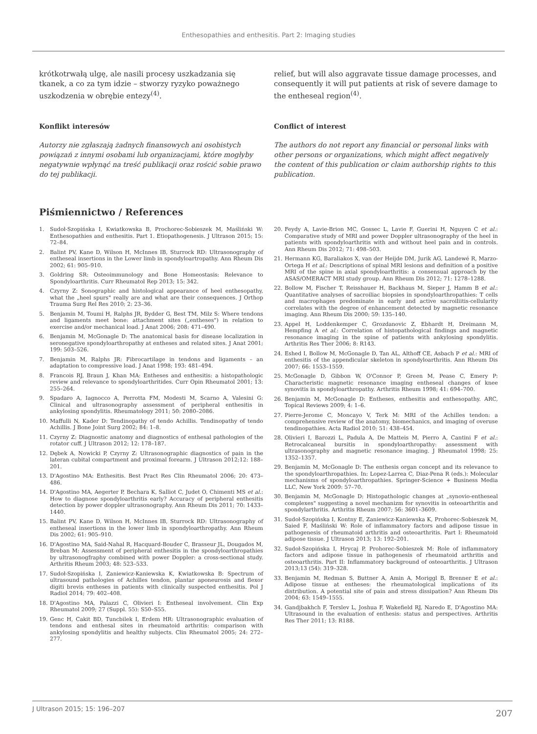Enthesopathies and enthesitis. Part 2: Imaging studies
krótkotrwałą ulgę, ale nasili procesy uszkadzania się tkanek, a co za tym idzie – stworzy ryzyko poważnego uszkodzenia w obrębie entezy<sup>(4)</sup>.
Konflikt interesów
Autorzy nie zgłaszają żadnych finansowych ani osobistych powiązań z innymi osobami lub organizacjami, które mogłyby negatywnie wpłynąć na treść publikacji oraz rościć sobie prawo do tej publikacji.
relief, but will also aggravate tissue damage processes, and consequently it will put patients at risk of severe damage to the entheseal region<sup>(4)</sup>.
Conflict of interest
The authors do not report any financial or personal links with other persons or organizations, which might affect negatively the content of this publication or claim authorship rights to this publication.
Piśmiennictwo / References
1. Sudoł-Szopińska I, Kwiatkowska B, Prochorec-Sobieszek M, Maśliński W: Enthesopathies and enthesitis. Part 1. Etiopathogenesis. J Ultrason 2015; 15: 72–84.
2. Balint PV, Kane D, Wilson H, McInnes IB, Sturrock RD: Ultrasonography of entheseal insertions in the Lower limb in spondyloartropathy. Ann Rheum Dis 2002; 61: 905–910.
3. Goldring SR: Osteoimmunology and Bone Homeostasis: Relevance to Spondyloarthritis. Curr Rheumatol Rep 2013; 15: 342.
4. Czyrny Z: Sonographic and histological appearance of heel enthesopathy, what the „heel spurs" really are and what are their consequences. J Orthop Trauma Surg Rel Res 2010; 2: 23–36.
5. Benjamin M, Toumi H, Ralphs JR, Bydder G, Best TM, Milz S: Where tendons and ligaments meet bone: attachment sites („entheses") in relation to exercise and/or mechanical load. J Anat 2006; 208: 471–490.
6. Benjamin M, McGonagle D: The anatomical basis for disease localization in seronegative spondyloarthropathy at entheses and related sites. J Anat 2001; 199: 503–526.
7. Benjamin M, Ralphs JR: Fibrocartilage in tendons and ligaments – an adaptation to compressive load. J Anat 1998; 193: 481–494.
8. Francois RJ, Braun J, Khan MA: Entheses and enthesitis: a histopathologic review and relevance to spondyloarthritides. Curr Opin Rheumatol 2001; 13: 255–264.
9. Spadaro A, Iagnocco A, Perrotta FM, Modesti M, Scarno A, Valesini G: Clinical and ultrasonography assessment of peripheral enthesitis in ankylosing spondylitis. Rheumatology 2011; 50: 2080–2086.
10. Maffulli N, Kader D: Tendinopathy of tendo Achillis. Tendinopathy of tendo Achillis. J Bone Joint Surg 2002; 84: 1–8.
11. Czyrny Z: Diagnostic anatomy and diagnostics of enthesal pathologies of the rotator cuff. J Ultrason 2012; 12: 178–187.
12. Dębek A, Nowicki P, Czyrny Z: Ultrasonographic diagnostics of pain in the lateran cubital compartment and proximal forearm. J Ultrason 2012;12: 188–201.
13. D'Agostino MA: Enthesitis. Best Pract Res Clin Rheumatol 2006; 20: 473–486.
14. D'Agostino MA, Aegerter P, Bechara K, Salliot C, Judet O, Chimenti MS et al.: How to diagnose spondyloarthritis early? Accuracy of peripheral enthesitis detection by power doppler ultrasonography. Ann Rheum Dis 2011; 70: 1433–1440.
15. Balint PV, Kane D, Wilson H, McInnes IB, Sturrock RD: Ultrasonography of entheseal insertions in the lower limb in spondyloarthropathy. Ann Rheum Dis 2002; 61: 905–910.
16. D'Agostino MA, Said-Nahal R, Hacquard-Bouder C, Brasseur JL, Dougados M, Breban M: Assessment of peripheral enthesitis in the spondyloarthropathies by ultrasonogfraphy combined with power Doppler: a cross-sectional study. Arthritis Rheum 2003; 48: 523–533.
17. Sudoł-Szopińska I, Zaniewicz-Kaniewska K, Kwiatkowska B: Spectrum of ultrasound pathologies of Achilles tendon, plantar aponeurosis and flexor digiti brevis entheses in patients with clinically suspected enthesitis. Pol J Radiol 2014; 79: 402–408.
18. D'Agostino MA, Palazzi C, Olivieri I: Entheseal involvement. Clin Exp Rheumatol 2009; 27 (Suppl. 55): S50–S55.
19. Genc H, Cakit BD, Tuncbilek I, Erdem HR: Ultrasonographic evaluation of tendons and enthesal sites in rheumatoid arthritis: comparison with ankylosing spondylitis and healthy subjects. Clin Rheumatol 2005; 24: 272–277.
20. Feydy A, Lavie-Brion MC, Gossec L, Lavie F, Guerini H, Nguyen C et al.: Comparative study of MRI and power Doppler ultrasonography of the heel in patients with spondyloarthritis with and without heel pain and in controls. Ann Rheum Dis 2012; 71: 498–503.
21. Hermann KG, Baraliakos X, van der Heijde DM, Jurik AG, Landewé R, Marzo-Ortega H et al.: Descriptions of spinal MRI lesions and definition of a positive MRI of the spine in axial spondyloarthritis: a consensual approach by the ASAS/OMERACT MRI study group. Ann Rheum Dis 2012; 71: 1278–1288.
22. Bollow M, Fischer T, Reisshauer H, Backhaus M, Sieper J, Hamm B et al.: Quantitative analyses of sacroiliac biopsies in spondyloarthropathies: T cells and macrophages predominate in early and active sacroiliitis-cellularity correlates with the degree of enhancement detected by magnetic resonance imaging. Ann Rheum Dis 2000; 59: 135–140.
23. Appel H, Loddenkemper C, Grozdanovic Z, Ebhardt H, Dreimann M, Hempfing A et al.: Correlation of histopathological findings and magnetic resonance imaging in the spine of patients with ankylosing spondylitis. Arthritis Res Ther 2006; 8: R143.
24. Eshed I, Bollow M, McGonagle D, Tan AL, Althoff CE, Asbach P et al.: MRI of enthesitis of the appendicular skeleton in spondyloarthritis. Ann Rheum Dis 2007; 66: 1553–1559.
25. McGonagle D, Gibbon W, O'Connor P, Green M, Pease C, Emery P: Characteristic magnetic resonance imaging entheseal changes of knee synovitis in spondyloarthropathy. Arthritis Rheum 1998; 41: 694–700.
26. Benjamin M, McGonagle D: Entheses, enthesitis and enthesopathy. ARC, Topical Reviews 2009; 4: 1–6.
27. Pierre-Jerome C, Moncayo V, Terk M: MRI of the Achilles tendon: a comprehensive review of the anatomy, biomechanics, and imaging of overuse tendinopathies. Acta Radiol 2010; 51: 438–454.
28. Olivieri I, Barozzi L, Padula A, De Matteis M, Pierro A, Cantini F et al.: Retrocalcaneal bursitis in spondyloarthropathy: assessment with ultrasonography and magnetic resonance imaging. J Rheumatol 1998; 25: 1352–1357.
29. Benjamin M, McGonagle D: The enthesis organ concept and its relevance to the spondyloarthropathies. In: Lopez-Larrea C, Diaz-Pena R (eds.): Molecular mechanisms of spondyloarthropathies. Springer-Science + Business Media LLC, New York 2009: 57–70.
30. Benjamin M, McGonagle D: Histopathologic changes at „synovio-entheseal complexes" suggesting a novel mechanizm for synovitis in osteoarthritis and spondylarthritis. Arthritis Rheum 2007; 56: 3601–3609.
31. Sudoł-Szopińska I, Kontny E, Zaniewicz-Kaniewska K, Prohorec-Sobieszek M, Saied F, Maśliński W: Role of inflammatory factors and adipose tissue in pathogenesis of rheumatoid arthritis and osteoarthritis. Part I: Rheumatoid adipose tissue. J Ultrason 2013; 13: 192–201.
32. Sudoł-Szopińska I, Hrycaj P, Prohorec-Sobieszek M: Role of inflammatory factors and adipose tissue in pathogenesis of rheumatoid arthritis and osteoarthritis. Part II: Inflammatory background of osteoarthritis. J Ultrason 2013;13 (54): 319–328.
33. Benjamin M, Redman S, Buttner A, Amin A, Moriggl B, Brenner E et al.: Adipose tissue at entheses: the rheumatological implications of its distribution. A potential site of pain and stress dissipation? Ann Rheum Dis 2004; 63: 1549–1555.
34. Gandjbakhch F, Terslev L, Joshua F, Wakefield RJ, Naredo E, D'Agostino MA: Ultrasound in the evaluation of enthesis: status and perspectives. Arthritis Res Ther 2011; 13: R188.
J Ultrason 2015; 15: 196–207 207